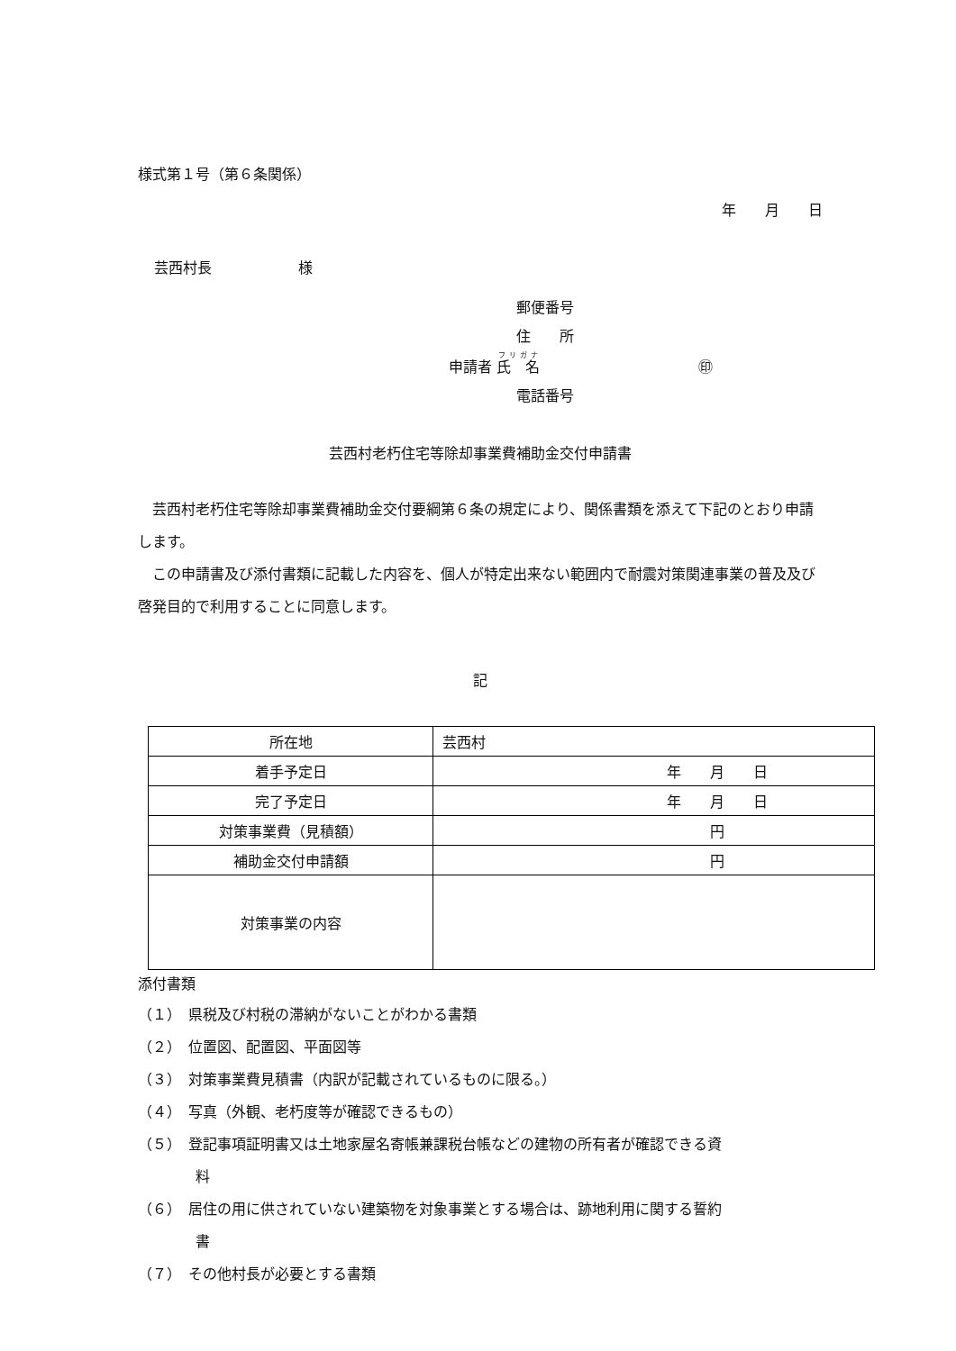様式第１号（第６条関係）
年　　月　　日
芸西村長　　　　　　様
郵便番号
住　　所
申請者 氏　名　　　　　　　　　　　㊞
電話番号
芸西村老朽住宅等除却事業費補助金交付申請書
　芸西村老朽住宅等除却事業費補助金交付要綱第６条の規定により、関係書類を添えて下記のとおり申請します。
　この申請書及び添付書類に記載した内容を、個人が特定出来ない範囲内で耐震対策関連事業の普及及び啓発目的で利用することに同意します。
記
| 所在地 | 芸西村 |
| 着手予定日 | 年 月 日 |
| 完了予定日 | 年 月 日 |
| 対策事業費（見積額） | 円 |
| 補助金交付申請額 | 円 |
| 対策事業の内容 | |
添付書類
（１）　県税及び村税の滞納がないことがわかる書類
（２）　位置図、配置図、平面図等
（３）　対策事業費見積書（内訳が記載されているものに限る。）
（４）　写真（外観、老朽度等が確認できるもの）
（５）　登記事項証明書又は土地家屋名寄帳兼課税台帳などの建物の所有者が確認できる資
　　　　料
（６）　居住の用に供されていない建築物を対象事業とする場合は、跡地利用に関する誓約
　　　　書
（７）　その他村長が必要とする書類